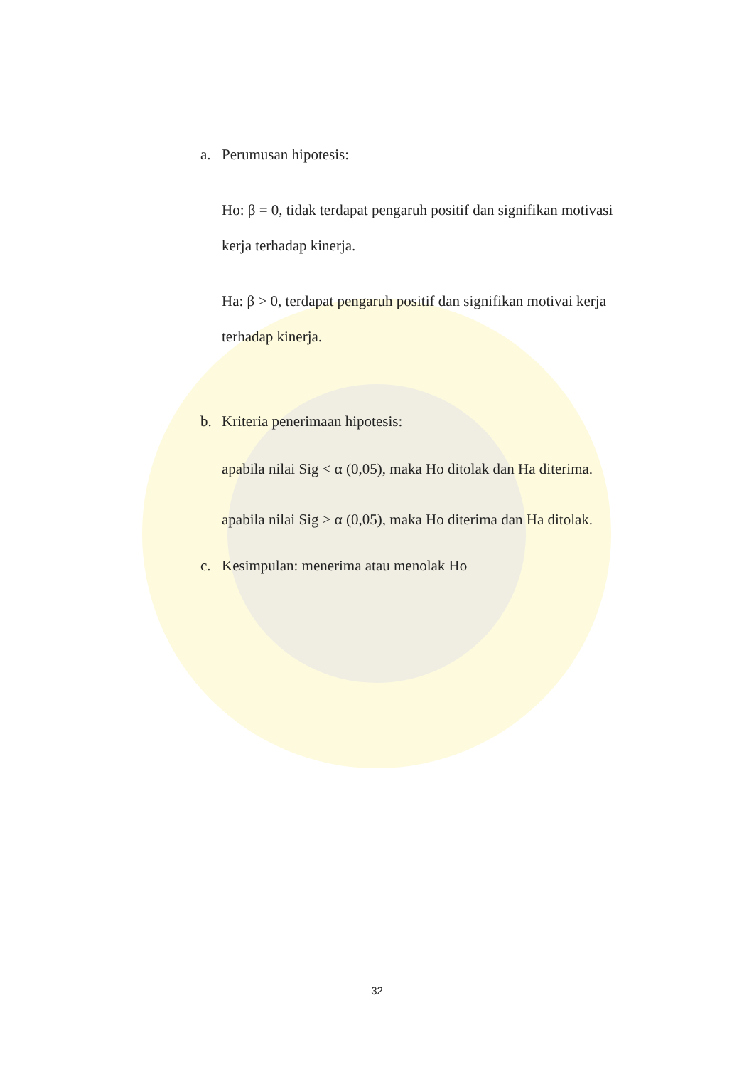a. Perumusan hipotesis:
Ho: β = 0, tidak terdapat pengaruh positif dan signifikan motivasi kerja terhadap kinerja.
Ha: β > 0, terdapat pengaruh positif dan signifikan motivai kerja terhadap kinerja.
b. Kriteria penerimaan hipotesis:
apabila nilai Sig < α (0,05), maka Ho ditolak dan Ha diterima.
apabila nilai Sig > α (0,05), maka Ho diterima dan Ha ditolak.
c. Kesimpulan: menerima atau menolak Ho
32